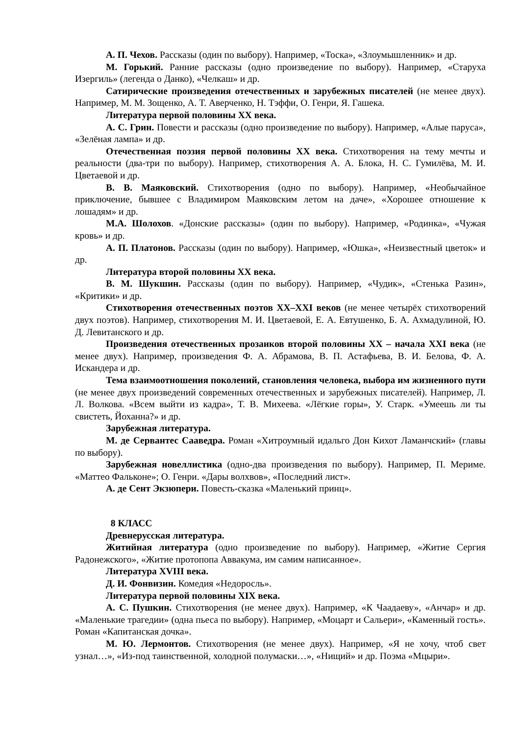А. П. Чехов. Рассказы (один по выбору). Например, «Тоска», «Злоумышленник» и др.
М. Горький. Ранние рассказы (одно произведение по выбору). Например, «Старуха Изергиль» (легенда о Данко), «Челкаш» и др.
Сатирические произведения отечественных и зарубежных писателей (не менее двух). Например, М. М. Зощенко, А. Т. Аверченко, Н. Тэффи, О. Генри, Я. Гашека.
Литература первой половины XX века.
А. С. Грин. Повести и рассказы (одно произведение по выбору). Например, «Алые паруса», «Зелёная лампа» и др.
Отечественная поэзия первой половины XX века. Стихотворения на тему мечты и реальности (два-три по выбору). Например, стихотворения А. А. Блока, Н. С. Гумилёва, М. И. Цветаевой и др.
В. В. Маяковский. Стихотворения (одно по выбору). Например, «Необычайное приключение, бывшее с Владимиром Маяковским летом на даче», «Хорошее отношение к лошадям» и др.
М.А. Шолохов. «Донские рассказы» (один по выбору). Например, «Родинка», «Чужая кровь» и др.
А. П. Платонов. Рассказы (один по выбору). Например, «Юшка», «Неизвестный цветок» и др.
Литература второй половины XX века.
В. М. Шукшин. Рассказы (один по выбору). Например, «Чудик», «Стенька Разин», «Критики» и др.
Стихотворения отечественных поэтов XX–XXI веков (не менее четырёх стихотворений двух поэтов). Например, стихотворения М. И. Цветаевой, Е. А. Евтушенко, Б. А. Ахмадулиной, Ю. Д. Левитанского и др.
Произведения отечественных прозаиков второй половины XX – начала XXI века (не менее двух). Например, произведения Ф. А. Абрамова, В. П. Астафьева, В. И. Белова, Ф. А. Искандера и др.
Тема взаимоотношения поколений, становления человека, выбора им жизненного пути (не менее двух произведений современных отечественных и зарубежных писателей). Например, Л. Л. Волкова. «Всем выйти из кадра», Т. В. Михеева. «Лёгкие горы», У. Старк. «Умеешь ли ты свистеть, Йоханна?» и др.
Зарубежная литература.
М. де Сервантес Сааведра. Роман «Хитроумный идальго Дон Кихот Ламанчский» (главы по выбору).
Зарубежная новеллистика (одно-два произведения по выбору). Например, П. Мериме. «Маттео Фальконе»; О. Генри. «Дары волхвов», «Последний лист».
А. де Сент Экзюпери. Повесть-сказка «Маленький принц».
8 КЛАСС
Древнерусская литература.
Житийная литература (одно произведение по выбору). Например, «Житие Сергия Радонежского», «Житие протопопа Аввакума, им самим написанное».
Литература XVIII века.
Д. И. Фонвизин. Комедия «Недоросль».
Литература первой половины XIX века.
А. С. Пушкин. Стихотворения (не менее двух). Например, «К Чаадаеву», «Анчар» и др. «Маленькие трагедии» (одна пьеса по выбору). Например, «Моцарт и Сальери», «Каменный гость». Роман «Капитанская дочка».
М. Ю. Лермонтов. Стихотворения (не менее двух). Например, «Я не хочу, чтоб свет узнал…», «Из-под таинственной, холодной полумаски…», «Нищий» и др. Поэма «Мцыри».